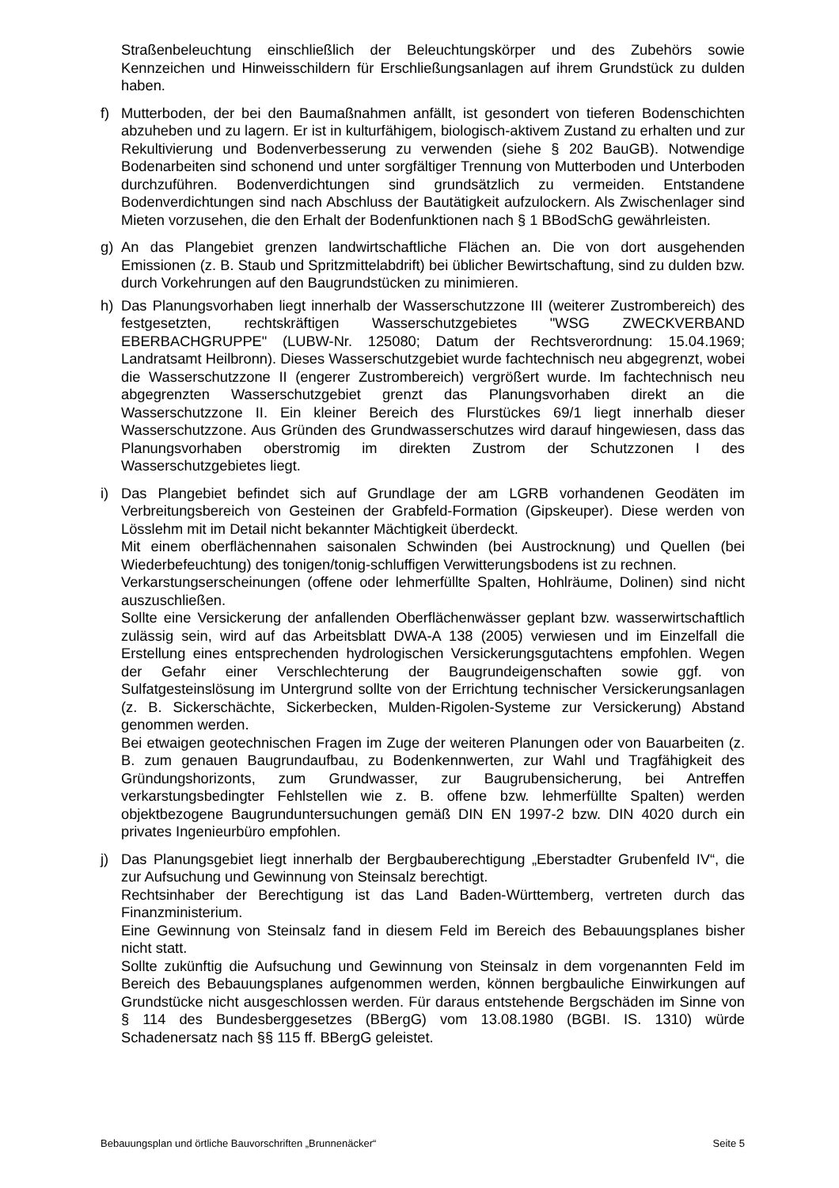Straßenbeleuchtung einschließlich der Beleuchtungskörper und des Zubehörs sowie Kennzeichen und Hinweisschildern für Erschließungsanlagen auf ihrem Grundstück zu dulden haben.
f) Mutterboden, der bei den Baumaßnahmen anfällt, ist gesondert von tieferen Bodenschichten abzuheben und zu lagern. Er ist in kulturfähigem, biologisch-aktivem Zustand zu erhalten und zur Rekultivierung und Bodenverbesserung zu verwenden (siehe § 202 BauGB). Notwendige Bodenarbeiten sind schonend und unter sorgfältiger Trennung von Mutterboden und Unterboden durchzuführen. Bodenverdichtungen sind grundsätzlich zu vermeiden. Entstandene Bodenverdichtungen sind nach Abschluss der Bautätigkeit aufzulockern. Als Zwischenlager sind Mieten vorzusehen, die den Erhalt der Bodenfunktionen nach § 1 BBodSchG gewährleisten.
g) An das Plangebiet grenzen landwirtschaftliche Flächen an. Die von dort ausgehenden Emissionen (z. B. Staub und Spritzmittelabdrift) bei üblicher Bewirtschaftung, sind zu dulden bzw. durch Vorkehrungen auf den Baugrundstücken zu minimieren.
h) Das Planungsvorhaben liegt innerhalb der Wasserschutzzone III (weiterer Zustrombereich) des festgesetzten, rechtskräftigen Wasserschutzgebietes "WSG ZWECKVERBAND EBERBACHGRUPPE" (LUBW-Nr. 125080; Datum der Rechtsverordnung: 15.04.1969; Landratsamt Heilbronn). Dieses Wasserschutzgebiet wurde fachtechnisch neu abgegrenzt, wobei die Wasserschutzzone II (engerer Zustrombereich) vergrößert wurde. Im fachtechnisch neu abgegrenzten Wasserschutzgebiet grenzt das Planungsvorhaben direkt an die Wasserschutzzone II. Ein kleiner Bereich des Flurstückes 69/1 liegt innerhalb dieser Wasserschutzzone. Aus Gründen des Grundwasserschutzes wird darauf hingewiesen, dass das Planungsvorhaben oberstromig im direkten Zustrom der Schutzzonen I des Wasserschutzgebietes liegt.
i) Das Plangebiet befindet sich auf Grundlage der am LGRB vorhandenen Geodäten im Verbreitungsbereich von Gesteinen der Grabfeld-Formation (Gipskeuper). Diese werden von Lösslehm mit im Detail nicht bekannter Mächtigkeit überdeckt.
Mit einem oberflächennahen saisonalen Schwinden (bei Austrocknung) und Quellen (bei Wiederbefeuchtung) des tonigen/tonig-schluffigen Verwitterungsbodens ist zu rechnen.
Verkarstungserscheinungen (offene oder lehmerfüllte Spalten, Hohlräume, Dolinen) sind nicht auszuschließen.
Sollte eine Versickerung der anfallenden Oberflächenwässer geplant bzw. wasserwirtschaftlich zulässig sein, wird auf das Arbeitsblatt DWA-A 138 (2005) verwiesen und im Einzelfall die Erstellung eines entsprechenden hydrologischen Versickerungsgutachtens empfohlen. Wegen der Gefahr einer Verschlechterung der Baugrundeigenschaften sowie ggf. von Sulfatgesteinslösung im Untergrund sollte von der Errichtung technischer Versickerungsanlagen (z. B. Sickerschächte, Sickerbecken, Mulden-Rigolen-Systeme zur Versickerung) Abstand genommen werden.
Bei etwaigen geotechnischen Fragen im Zuge der weiteren Planungen oder von Bauarbeiten (z. B. zum genauen Baugrundaufbau, zu Bodenkennwerten, zur Wahl und Tragfähigkeit des Gründungshorizonts, zum Grundwasser, zur Baugrubensicherung, bei Antreffen verkarstungsbedingter Fehlstellen wie z. B. offene bzw. lehmerfüllte Spalten) werden objektbezogene Baugrunduntersuchungen gemäß DIN EN 1997-2 bzw. DIN 4020 durch ein privates Ingenieurbüro empfohlen.
j) Das Planungsgebiet liegt innerhalb der Bergbauberechtigung „Eberstadter Grubenfeld IV“, die zur Aufsuchung und Gewinnung von Steinsalz berechtigt.
Rechtsinhaber der Berechtigung ist das Land Baden-Württemberg, vertreten durch das Finanzministerium.
Eine Gewinnung von Steinsalz fand in diesem Feld im Bereich des Bebauungsplanes bisher nicht statt.
Sollte zukünftig die Aufsuchung und Gewinnung von Steinsalz in dem vorgenannten Feld im Bereich des Bebauungsplanes aufgenommen werden, können bergbauliche Einwirkungen auf Grundstücke nicht ausgeschlossen werden. Für daraus entstehende Bergschäden im Sinne von § 114 des Bundesberggesetzes (BBergG) vom 13.08.1980 (BGBI. IS. 1310) würde Schadenersatz nach §§ 115 ff. BBergG geleistet.
Bebauungsplan und örtliche Bauvorschriften „Brunnenäcker“ Seite 5